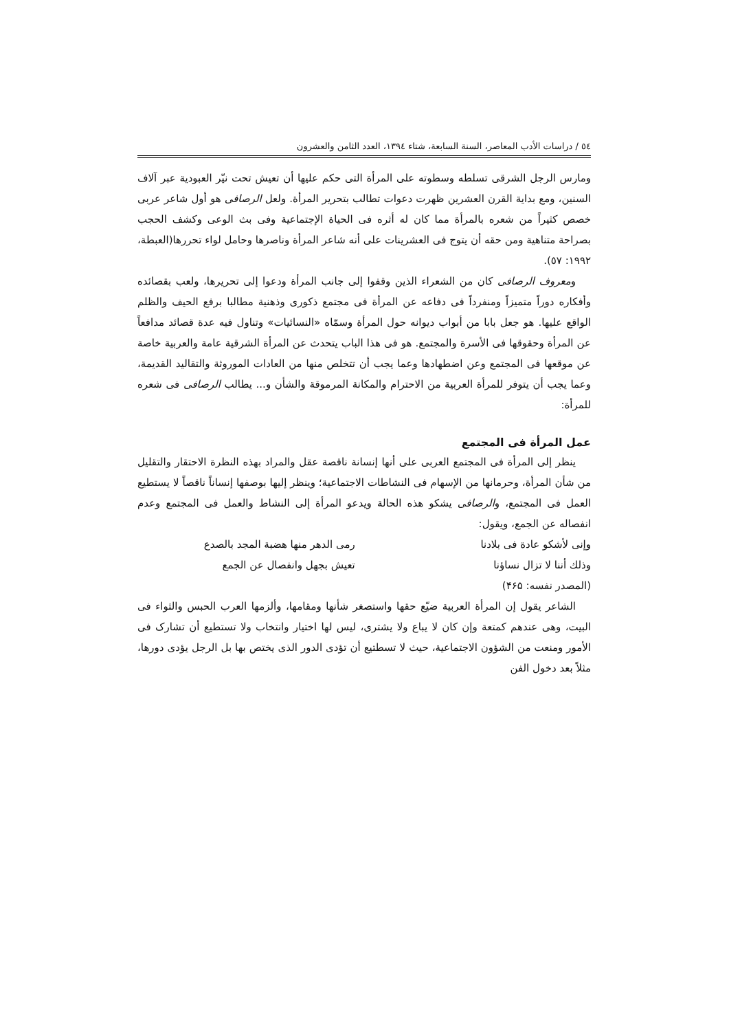٥٤ / دراسات الأدب المعاصر، السنة السابعة، شتاء ١٣٩٤، العدد الثامن والعشرون
ومارس الرجل الشرقى تسلطه وسطوته على المرأة التى حكم عليها أن تعيش تحت نيّر العبودية عبر آلاف السنين، ومع بداية القرن العشرين ظهرت دعوات تطالب بتحرير المرأة. ولعل الرصافى هو أول شاعر عربى خصص كثيراً من شعره بالمرأة مما كان له أثره فى الحياة الإجتماعية وفى بث الوعى وكشف الحجب بصراحة متناهية ومن حقه أن يتوج فى العشرينات على أنه شاعر المرأة وناصرها وحامل لواء تحررها(العبطة، ١٩٩٢: ٥٧).
ومعروف الرصافى كان من الشعراء الذين وقفوا إلى جانب المرأة ودعوا إلى تحريرها، ولعب بقصائده وأفكاره دوراً متميزاً ومنفرداً فى دفاعه عن المرأة فى مجتمع ذكورى وذهنية مطالبا برفع الحيف والظلم الواقع عليها. هو جعل بابا من أبواب ديوانه حول المرأة وسمّاه «النسائيات» وتناول فيه عدة قصائد مدافعاً عن المرأة وحقوقها فى الأسرة والمجتمع. هو فى هذا الباب يتحدث عن المرأة الشرقية عامة والعربية خاصة عن موقعها فى المجتمع وعن اضطهادها وعما يجب أن تتخلص منها من العادات الموروثة والتقاليد القديمة، وعما يجب أن يتوفر للمرأة العربية من الاحترام والمكانة المرموقة والشأن و... يطالب الرصافى فى شعره للمرأة:
عمل المرأة فى المجتمع
ينظر إلى المرأة فى المجتمع العربى على أنها إنسانة ناقصة عقل والمراد بهذه النظرة الاحتقار والتقليل من شأن المرأة، وحرمانها من الإسهام فى النشاطات الاجتماعية؛ وينظر إليها بوصفها إنساناً ناقصاً لا يستطيع العمل فى المجتمع، والرصافى يشكو هذه الحالة ويدعو المرأة إلى النشاط والعمل فى المجتمع وعدم انفصاله عن الجمع، ويقول:
وإنى لأشكو عادة فى بلادنا رمى الدهر منها هضبة المجد بالصدع
وذلك أننا لا تزال نساؤنا تعيش بجهل وانفصال عن الجمع
(المصدر نفسه: ۴۶۵)
الشاعر يقول إن المرأة العربية ضيّع حقها واستصغر شأنها ومقامها، وألزمها العرب الحبس والثواء فى البيت، وهى عندهم كمتعة وإن كان لا يباع ولا يشترى، ليس لها اختيار وانتخاب ولا تستطيع أن تشارک فى الأمور ومنعت من الشؤون الاجتماعية، حيث لا تسطتيع أن تؤدى الدور الذى يختص بها بل الرجل يؤدى دورها، مثلاً بعد دخول الفن